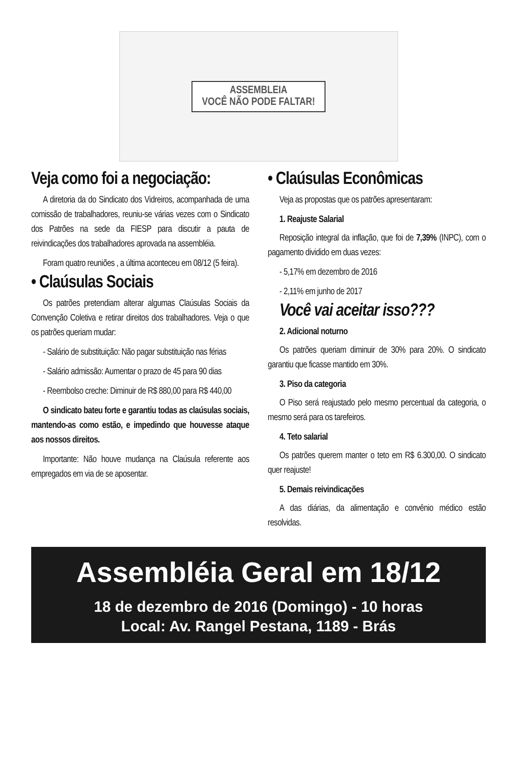ASSEMBLEIA
VOCÊ NÃO PODE FALTAR!
Veja como foi a negociação:
A diretoria da do Sindicato dos Vidreiros, acompanhada de uma comissão de trabalhadores, reuniu-se várias vezes com o Sindicato dos Patrões na sede da FIESP para discutir a pauta de reivindicações dos trabalhadores aprovada na assembléia.
Foram quatro reuniões , a última aconteceu em 08/12 (5 feira).
• Claúsulas Sociais
Os patrões pretendiam alterar algumas Claúsulas Sociais da Convenção Coletiva e retirar direitos dos trabalhadores. Veja o que os patrões queriam mudar:
- Salário de substituição: Não pagar substituição nas férias
- Salário admissão: Aumentar o prazo de 45 para 90 dias
- Reembolso creche: Diminuir de R$ 880,00 para R$ 440,00
O sindicato bateu forte e garantiu todas as claúsulas sociais, mantendo-as como estão, e impedindo que houvesse ataque aos nossos direitos.
Importante: Não houve mudança na Claúsula referente aos empregados em via de se aposentar.
• Claúsulas Econômicas
Veja as propostas que os patrões apresentaram:
1. Reajuste Salarial
Reposição integral da inflação, que foi de 7,39% (INPC), com o pagamento dividido em duas vezes:
- 5,17% em dezembro de 2016
- 2,11% em junho de 2017
Você vai aceitar isso???
2. Adicional noturno
Os patrões queriam diminuir de 30% para 20%. O sindicato garantiu que ficasse mantido em 30%.
3. Piso da categoria
O Piso será reajustado pelo mesmo percentual da categoria, o mesmo será para os tarefeiros.
4. Teto salarial
Os patrões querem manter o teto em R$ 6.300,00. O sindicato quer reajuste!
5. Demais reivindicações
A das diárias, da alimentação e convênio médico estão resolvidas.
Assembléia Geral em 18/12
18 de dezembro de 2016 (Domingo) - 10 horas
Local: Av. Rangel Pestana, 1189 - Brás